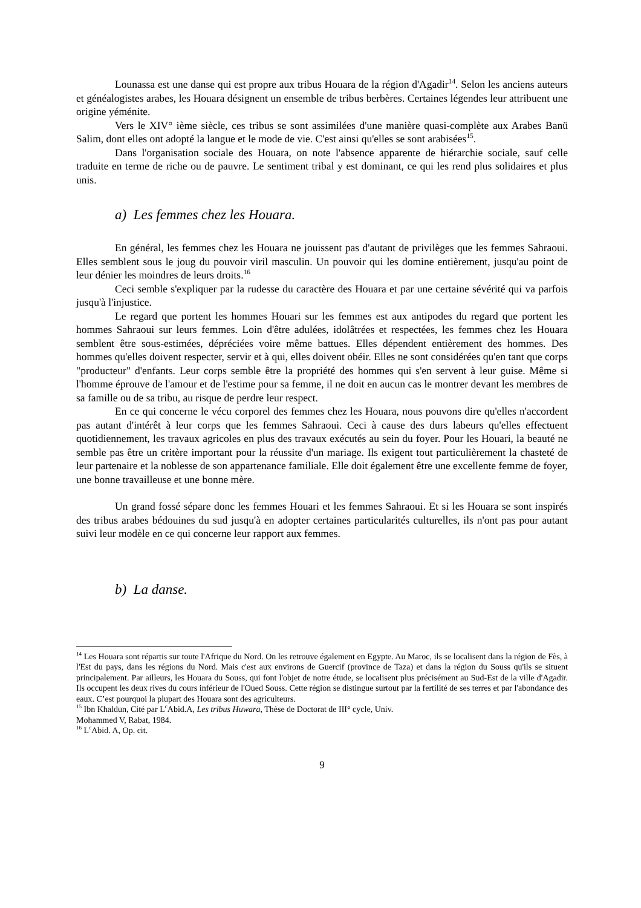Lounassa est une danse qui est propre aux tribus Houara de la région d'Agadir<sup>14</sup>. Selon les anciens auteurs et généalogistes arabes, les Houara désignent un ensemble de tribus berbères. Certaines légendes leur attribuent une origine yéménite.
Vers le XIV° ième siècle, ces tribus se sont assimilées d'une manière quasi-complète aux Arabes Banü Salim, dont elles ont adopté la langue et le mode de vie. C'est ainsi qu'elles se sont arabisées<sup>15</sup>.
Dans l'organisation sociale des Houara, on note l'absence apparente de hiérarchie sociale, sauf celle traduite en terme de riche ou de pauvre. Le sentiment tribal y est dominant, ce qui les rend plus solidaires et plus unis.
a) Les femmes chez les Houara.
En général, les femmes chez les Houara ne jouissent pas d'autant de privilèges que les femmes Sahraoui. Elles semblent sous le joug du pouvoir viril masculin. Un pouvoir qui les domine entièrement, jusqu'au point de leur dénier les moindres de leurs droits.<sup>16</sup>
Ceci semble s'expliquer par la rudesse du caractère des Houara et par une certaine sévérité qui va parfois jusqu'à l'injustice.
Le regard que portent les hommes Houari sur les femmes est aux antipodes du regard que portent les hommes Sahraoui sur leurs femmes. Loin d'être adulées, idolâtrées et respectées, les femmes chez les Houara semblent être sous-estimées, dépréciées voire même battues. Elles dépendent entièrement des hommes. Des hommes qu'elles doivent respecter, servir et à qui, elles doivent obéir. Elles ne sont considérées qu'en tant que corps "producteur" d'enfants. Leur corps semble être la propriété des hommes qui s'en servent à leur guise. Même si l'homme éprouve de l'amour et de l'estime pour sa femme, il ne doit en aucun cas le montrer devant les membres de sa famille ou de sa tribu, au risque de perdre leur respect.
En ce qui concerne le vécu corporel des femmes chez les Houara, nous pouvons dire qu'elles n'accordent pas autant d'intérêt à leur corps que les femmes Sahraoui. Ceci à cause des durs labeurs qu'elles effectuent quotidiennement, les travaux agricoles en plus des travaux exécutés au sein du foyer. Pour les Houari, la beauté ne semble pas être un critère important pour la réussite d'un mariage. Ils exigent tout particulièrement la chasteté de leur partenaire et la noblesse de son appartenance familiale. Elle doit également être une excellente femme de foyer, une bonne travailleuse et une bonne mère.
Un grand fossé sépare donc les femmes Houari et les femmes Sahraoui. Et si les Houara se sont inspirés des tribus arabes bédouines du sud jusqu'à en adopter certaines particularités culturelles, ils n'ont pas pour autant suivi leur modèle en ce qui concerne leur rapport aux femmes.
b) La danse.
<sup>14</sup> Les Houara sont répartis sur toute l'Afrique du Nord. On les retrouve également en Egypte. Au Maroc, ils se localisent dans la région de Fès, à l'Est du pays, dans les régions du Nord. Mais c'est aux environs de Guercif (province de Taza) et dans la région du Souss qu'ils se situent principalement. Par ailleurs, les Houara du Souss, qui font l'objet de notre étude, se localisent plus précisément au Sud-Est de la ville d'Agadir. Ils occupent les deux rives du cours inférieur de l'Oued Souss. Cette région se distingue surtout par la fertilité de ses terres et par l'abondance des eaux. C’est pourquoi la plupart des Houara sont des agriculteurs.
<sup>15</sup> Ibn Khaldun, Cité par L<sup>c</sup>Abid.A, Les tribus Huwara, Thèse de Doctorat de III° cycle, Univ.
Mohammed V, Rabat, 1984.
<sup>16</sup> L<sup>c</sup>Abid. A, Op. cit.
9